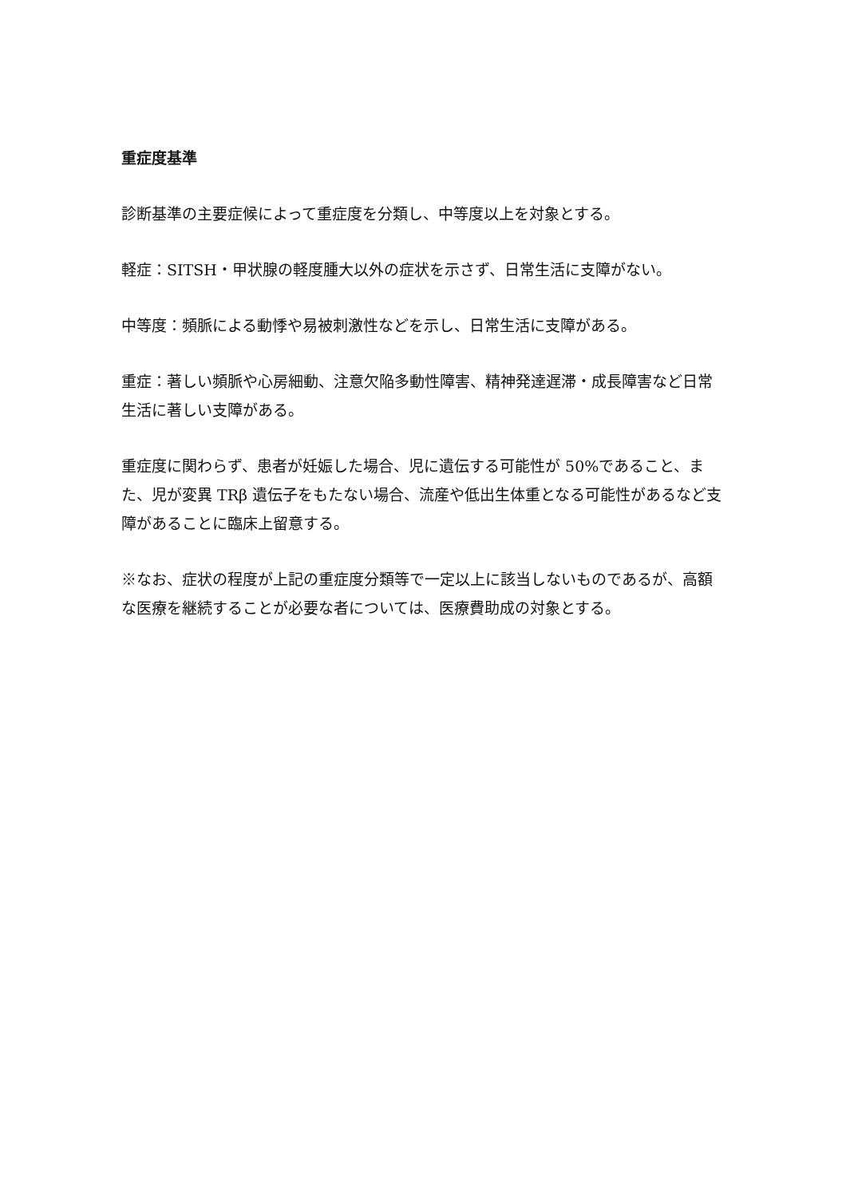重症度基準
診断基準の主要症候によって重症度を分類し、中等度以上を対象とする。
軽症：SITSH・甲状腺の軽度腫大以外の症状を示さず、日常生活に支障がない。
中等度：頻脈による動悸や易被刺激性などを示し、日常生活に支障がある。
重症：著しい頻脈や心房細動、注意欠陥多動性障害、精神発達遅滞・成長障害など日常生活に著しい支障がある。
重症度に関わらず、患者が妊娠した場合、児に遺伝する可能性が 50%であること、また、児が変異 TRβ 遺伝子をもたない場合、流産や低出生体重となる可能性があるなど支障があることに臨床上留意する。
※なお、症状の程度が上記の重症度分類等で一定以上に該当しないものであるが、高額な医療を継続することが必要な者については、医療費助成の対象とする。